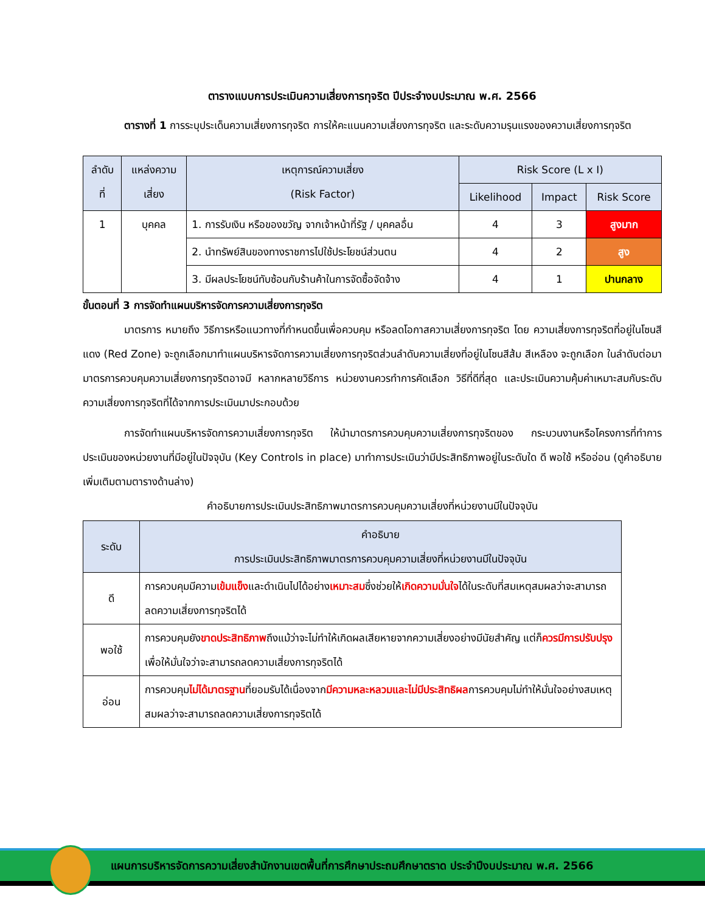ตารางแบบการประเมินความเสี่ยงการทุจริต ปีประจำงบประมาณ พ.ศ. 2566
ตารางที่ 1 การระบุประเด็นความเสี่ยงการทุจริต การให้คะแนนความเสี่ยงการทุจริต และระดับความรุนแรงของความเสี่ยงการทุจริต
| ลำดับ ที่ | แหล่งความ เสี่ยง | เหตุการณ์ความเสี่ยง (Risk Factor) | Risk Score (L x I) | | |
| --- | --- | --- | --- | --- | --- |
| | | | Likelihood | Impact | Risk Score |
| 1 | บุคคล | 1. การรับเงิน หรือของขวัญ จากเจ้าหน้าที่รัฐ / บุคคลอื่น | 4 | 3 | สูงมาก |
| | | 2. นำทรัพย์สินของทางราชการไปใช้ประโยชน์ส่วนตน | 4 | 2 | สูง |
| | | 3. มีผลประโยชน์ทับซ้อนกับร้านค้าในการจัดซื้อจัดจ้าง | 4 | 1 | ปานกลาง |
ขั้นตอนที่ 3 การจัดทำแผนบริหารจัดการความเสี่ยงการทุจริต
มาตรการ หมายถึง วิธีการหรือแนวทางที่กำหนดขึ้นเพื่อควบคุม หรือลดโอกาสความเสี่ยงการทุจริต โดย ความเสี่ยงการทุจริตที่อยู่ในโซนสีแดง (Red Zone) จะถูกเลือกมาทำแผนบริหารจัดการความเสี่ยงการทุจริตส่วนลำดับความเสี่ยงที่อยู่ในโซนสีส้ม สีเหลือง จะถูกเลือก ในลำดับต่อมา มาตรการควบคุมความเสี่ยงการทุจริตอาจมี หลากหลายวิธีการ หน่วยงานควรทำการคัดเลือก วิธีที่ดีที่สุด และประเมินความคุ้มค่าเหมาะสมกับระดับความเสี่ยงการทุจริตที่ได้จากการประเมินมาประกอบด้วย
การจัดทำแผนบริหารจัดการความเสี่ยงการทุจริต ให้นำมาตรการควบคุมความเสี่ยงการทุจริตของ กระบวนงานหรือโครงการที่ทำการประเมินของหน่วยงานที่มีอยู่ในปัจจุบัน (Key Controls in place) มาทำการประเมินว่ามีประสิทธิภาพอยู่ในระดับใด ดี พอใช้ หรืออ่อน (ดูคำอธิบายเพิ่มเติมตามตารางด้านล่าง)
คำอธิบายการประเมินประสิทธิภาพมาตรการควบคุมความเสี่ยงที่หน่วยงานมีในปัจจุบัน
| ระดับ | คำอธิบาย การประเมินประสิทธิภาพมาตรการควบคุมความเสี่ยงที่หน่วยงานมีในปัจจุบัน |
| --- | --- |
| ดี | การควบคุมมีความ เข้มแข็ง และดำเนินไปได้อย่าง เหมาะสม ซึ่งช่วยให้ เกิดความมั่นใจ ได้ในระดับที่สมเหตุสมผลว่าจะสามารถลดความเสี่ยงการทุจริตได้ |
| พอใช้ | การควบคุมยัง ขาดประสิทธิภาพ ถึงแม้ว่าจะไม่ทำให้เกิดผลเสียหายจากความเสี่ยงอย่างมีนัยสำคัญ แต่ก็ ควรมีการปรับปรุง เพื่อให้มั่นใจว่าจะสามารถลดความเสี่ยงการทุจริตได้ |
| อ่อน | การควบคุม ไม่ได้มาตรฐาน ที่ยอมรับได้เนื่องจาก มีความหละหลวมและไม่มีประสิทธิผล การควบคุมไม่ทำให้มั่นใจอย่างสมเหตุสมผลว่าจะสามารถลดความเสี่ยงการทุจริตได้ |
แผนการบริหารจัดการความเสี่ยงสำนักงานเขตพื้นที่การศึกษาประถมศึกษาตราด ประจำปีงบประมาณ พ.ศ. 2566